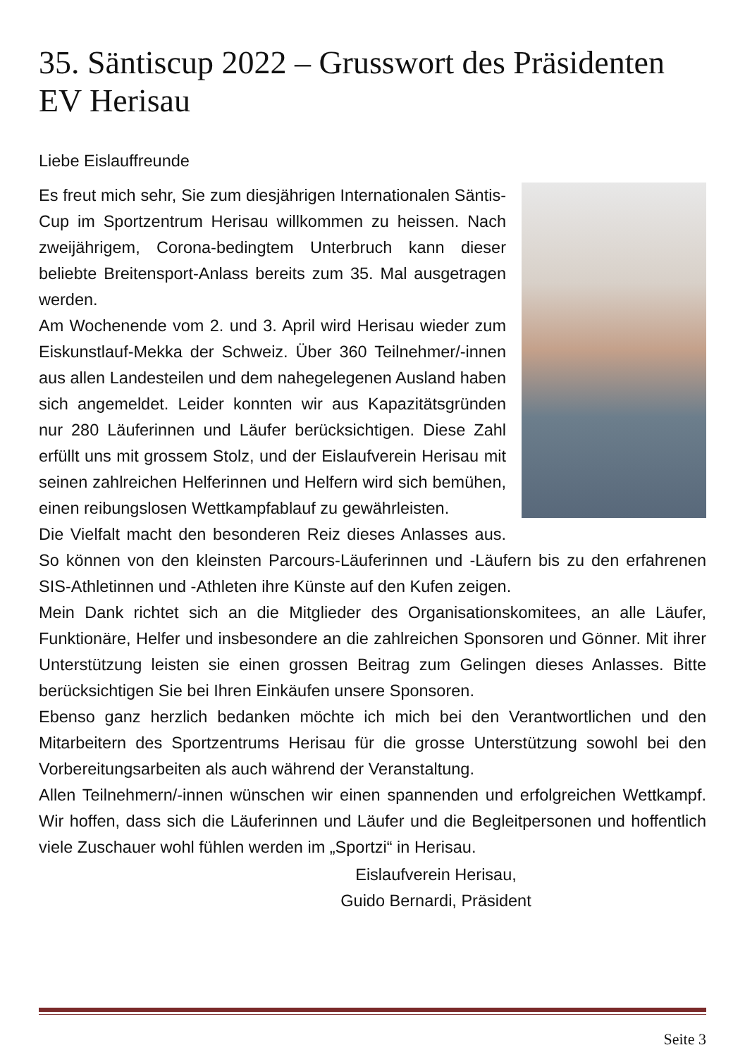35. Säntiscup 2022 – Grusswort des Präsidenten EV Herisau
Liebe Eislauffreunde
Es freut mich sehr, Sie zum diesjährigen Internationalen Säntis-Cup im Sportzentrum Herisau willkommen zu heissen. Nach zweijährigem, Corona-bedingtem Unterbruch kann dieser beliebte Breitensport-Anlass bereits zum 35. Mal ausgetragen werden.
Am Wochenende vom 2. und 3. April wird Herisau wieder zum Eiskunstlauf-Mekka der Schweiz. Über 360 Teilnehmer/-innen aus allen Landesteilen und dem nahegelegenen Ausland haben sich angemeldet. Leider konnten wir aus Kapazitätsgründen nur 280 Läuferinnen und Läufer berücksichtigen. Diese Zahl erfüllt uns mit grossem Stolz, und der Eislaufverein Herisau mit seinen zahlreichen Helferinnen und Helfern wird sich bemühen, einen reibungslosen Wettkampfablauf zu gewährleisten.
Die Vielfalt macht den besonderen Reiz dieses Anlasses aus. So können von den kleinsten Parcours-Läuferinnen und -Läufern bis zu den erfahrenen SIS-Athletinnen und -Athleten ihre Künste auf den Kufen zeigen.
Mein Dank richtet sich an die Mitglieder des Organisationskomitees, an alle Läufer, Funktionäre, Helfer und insbesondere an die zahlreichen Sponsoren und Gönner. Mit ihrer Unterstützung leisten sie einen grossen Beitrag zum Gelingen dieses Anlasses. Bitte berücksichtigen Sie bei Ihren Einkäufen unsere Sponsoren.
Ebenso ganz herzlich bedanken möchte ich mich bei den Verantwortlichen und den Mitarbeitern des Sportzentrums Herisau für die grosse Unterstützung sowohl bei den Vorbereitungsarbeiten als auch während der Veranstaltung.
Allen Teilnehmern/-innen wünschen wir einen spannenden und erfolgreichen Wettkampf. Wir hoffen, dass sich die Läuferinnen und Läufer und die Begleitpersonen und hoffentlich viele Zuschauer wohl fühlen werden im „Sportzi“ in Herisau.
Eislaufverein Herisau,
Guido Bernardi, Präsident
Seite 3